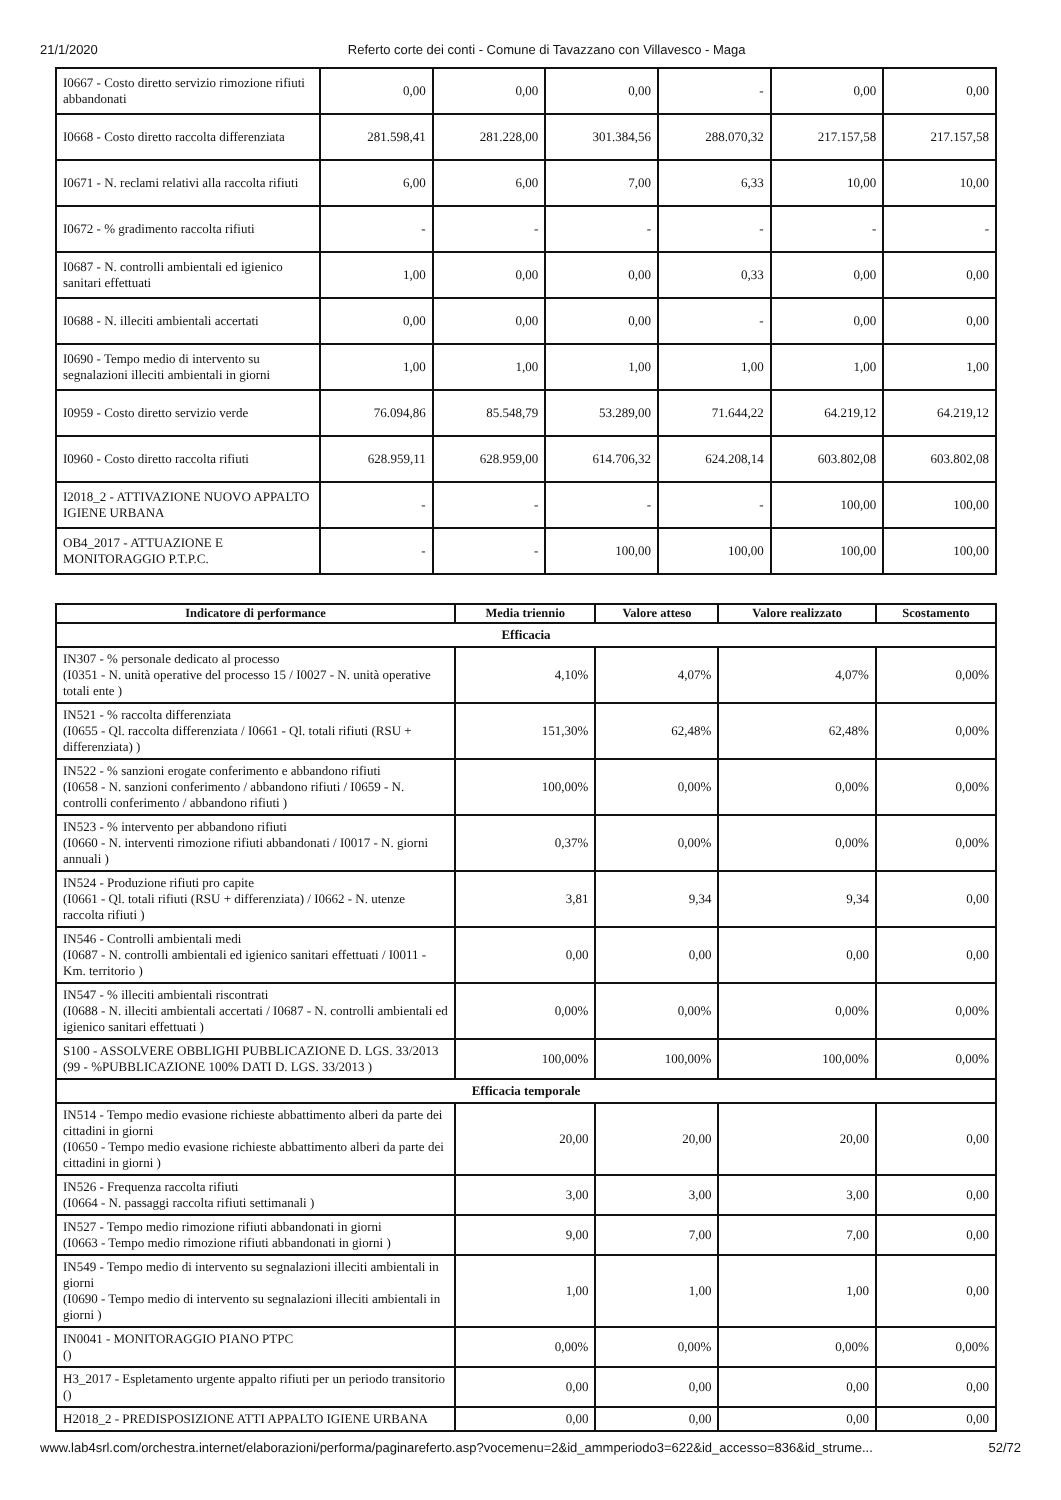21/1/2020 Referto corte dei conti - Comune di Tavazzano con Villavesco - Maga
| I0667 - Costo diretto servizio rimozione rifiuti abbandonati | 0,00 | 0,00 | 0,00 | - | 0,00 | 0,00 |
| I0668 - Costo diretto raccolta differenziata | 281.598,41 | 281.228,00 | 301.384,56 | 288.070,32 | 217.157,58 | 217.157,58 |
| I0671 - N. reclami relativi alla raccolta rifiuti | 6,00 | 6,00 | 7,00 | 6,33 | 10,00 | 10,00 |
| I0672 - % gradimento raccolta rifiuti | - | - | - | - | - | - |
| I0687 - N. controlli ambientali ed igienico sanitari effettuati | 1,00 | 0,00 | 0,00 | 0,33 | 0,00 | 0,00 |
| I0688 - N. illeciti ambientali accertati | 0,00 | 0,00 | 0,00 | - | 0,00 | 0,00 |
| I0690 - Tempo medio di intervento su segnalazioni illeciti ambientali in giorni | 1,00 | 1,00 | 1,00 | 1,00 | 1,00 | 1,00 |
| I0959 - Costo diretto servizio verde | 76.094,86 | 85.548,79 | 53.289,00 | 71.644,22 | 64.219,12 | 64.219,12 |
| I0960 - Costo diretto raccolta rifiuti | 628.959,11 | 628.959,00 | 614.706,32 | 624.208,14 | 603.802,08 | 603.802,08 |
| I2018_2 - ATTIVAZIONE NUOVO APPALTO IGIENE URBANA | - | - | - | - | 100,00 | 100,00 |
| OB4_2017 - ATTUAZIONE E MONITORAGGIO P.T.P.C. | - | - | 100,00 | 100,00 | 100,00 | 100,00 |
| Indicatore di performance | Media triennio | Valore atteso | Valore realizzato | Scostamento |
| --- | --- | --- | --- | --- |
| Efficacia | | | | |
| IN307 - % personale dedicato al processo (I0351 - N. unità operative del processo 15 / I0027 - N. unità operative totali ente ) | 4,10% | 4,07% | 4,07% | 0,00% |
| IN521 - % raccolta differenziata (I0655 - Ql. raccolta differenziata / I0661 - Ql. totali rifiuti (RSU + differenziata) ) | 151,30% | 62,48% | 62,48% | 0,00% |
| IN522 - % sanzioni erogate conferimento e abbandono rifiuti (I0658 - N. sanzioni conferimento / abbandono rifiuti / I0659 - N. controlli conferimento / abbandono rifiuti ) | 100,00% | 0,00% | 0,00% | 0,00% |
| IN523 - % intervento per abbandono rifiuti (I0660 - N. interventi rimozione rifiuti abbandonati / I0017 - N. giorni annuali ) | 0,37% | 0,00% | 0,00% | 0,00% |
| IN524 - Produzione rifiuti pro capite (I0661 - Ql. totali rifiuti (RSU + differenziata) / I0662 - N. utenze raccolta rifiuti ) | 3,81 | 9,34 | 9,34 | 0,00 |
| IN546 - Controlli ambientali medi (I0687 - N. controlli ambientali ed igienico sanitari effettuati / I0011 - Km. territorio ) | 0,00 | 0,00 | 0,00 | 0,00 |
| IN547 - % illeciti ambientali riscontrati (I0688 - N. illeciti ambientali accertati / I0687 - N. controlli ambientali ed igienico sanitari effettuati ) | 0,00% | 0,00% | 0,00% | 0,00% |
| S100 - ASSOLVERE OBBLIGHI PUBBLICAZIONE D. LGS. 33/2013 (99 - %PUBBLICAZIONE 100% DATI D. LGS. 33/2013 ) | 100,00% | 100,00% | 100,00% | 0,00% |
| Efficacia temporale | | | | |
| IN514 - Tempo medio evasione richieste abbattimento alberi da parte dei cittadini in giorni (I0650 - Tempo medio evasione richieste abbattimento alberi da parte dei cittadini in giorni ) | 20,00 | 20,00 | 20,00 | 0,00 |
| IN526 - Frequenza raccolta rifiuti (I0664 - N. passaggi raccolta rifiuti settimanali ) | 3,00 | 3,00 | 3,00 | 0,00 |
| IN527 - Tempo medio rimozione rifiuti abbandonati in giorni (I0663 - Tempo medio rimozione rifiuti abbandonati in giorni ) | 9,00 | 7,00 | 7,00 | 0,00 |
| IN549 - Tempo medio di intervento su segnalazioni illeciti ambientali in giorni (I0690 - Tempo medio di intervento su segnalazioni illeciti ambientali in giorni ) | 1,00 | 1,00 | 1,00 | 0,00 |
| IN0041 - MONITORAGGIO PIANO PTPC () | 0,00% | 0,00% | 0,00% | 0,00% |
| H3_2017 - Espletamento urgente appalto rifiuti per un periodo transitorio () | 0,00 | 0,00 | 0,00 | 0,00 |
| H2018_2 - PREDISPOSIZIONE ATTI APPALTO IGIENE URBANA | 0,00 | 0,00 | 0,00 | 0,00 |
www.lab4srl.com/orchestra.internet/elaborazioni/performa/paginareferto.asp?vocemenu=2&id_ammperiodo3=622&id_accesso=836&id_strume... 52/72